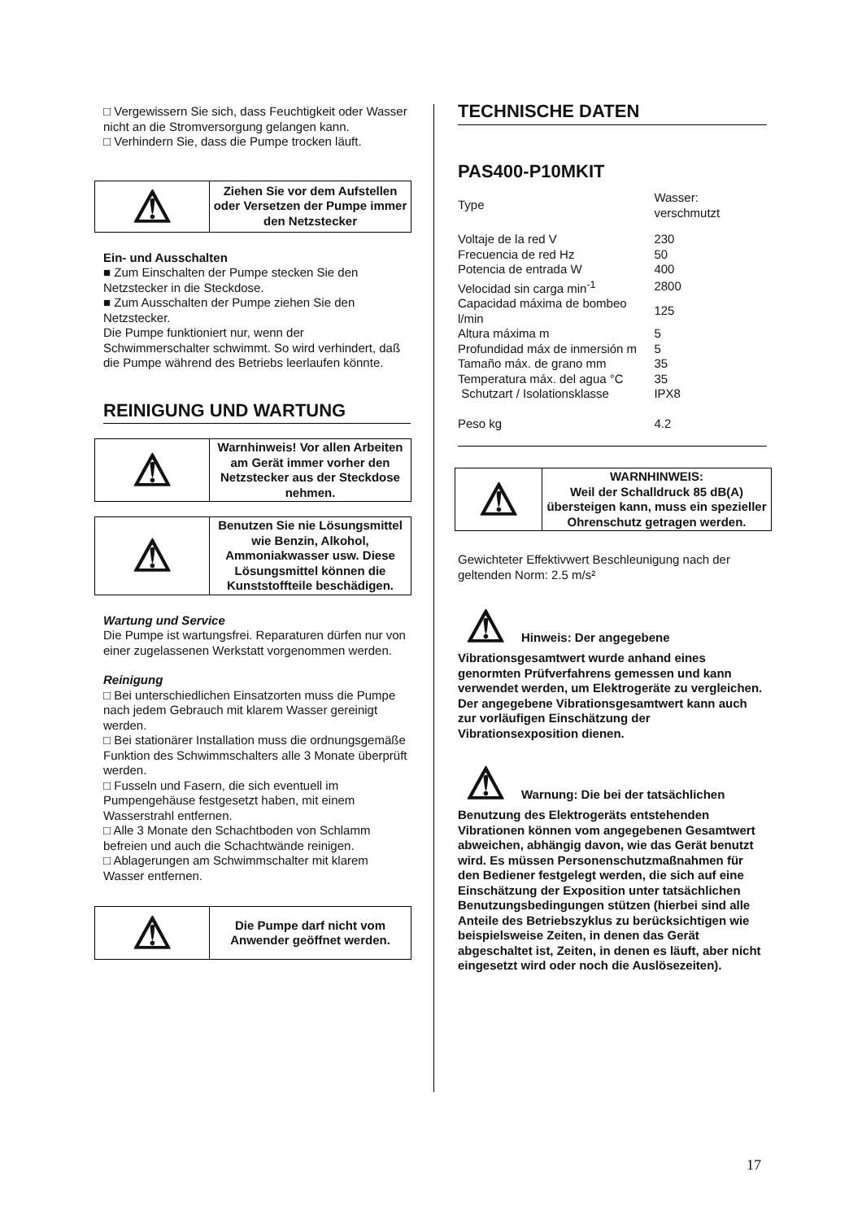□ Vergewissern Sie sich, dass Feuchtigkeit oder Wasser nicht an die Stromversorgung gelangen kann.
□ Verhindern Sie, dass die Pumpe trocken läuft.
| ⚠ | Ziehen Sie vor dem Aufstellen oder Versetzen der Pumpe immer den Netzstecker |
Ein- und Ausschalten
■ Zum Einschalten der Pumpe stecken Sie den Netzstecker in die Steckdose.
■ Zum Ausschalten der Pumpe ziehen Sie den Netzstecker.
Die Pumpe funktioniert nur, wenn der Schwimmerschalter schwimmt. So wird verhindert, daß die Pumpe während des Betriebs leerlaufen könnte.
REINIGUNG UND WARTUNG
| ⚠ | Warnhinweis! Vor allen Arbeiten am Gerät immer vorher den Netzstecker aus der Steckdose nehmen. |
| ⚠ | Benutzen Sie nie Lösungsmittel wie Benzin, Alkohol, Ammoniakwasser usw. Diese Lösungsmittel können die Kunststoffteile beschädigen. |
Wartung und Service
Die Pumpe ist wartungsfrei. Reparaturen dürfen nur von einer zugelassenen Werkstatt vorgenommen werden.
Reinigung
□ Bei unterschiedlichen Einsatzorten muss die Pumpe nach jedem Gebrauch mit klarem Wasser gereinigt werden.
□ Bei stationärer Installation muss die ordnungsgemäße Funktion des Schwimmschalters alle 3 Monate überprüft werden.
□ Fusseln und Fasern, die sich eventuell im Pumpengehäuse festgesetzt haben, mit einem Wasserstrahl entfernen.
□ Alle 3 Monate den Schachtboden von Schlamm befreien und auch die Schachtwände reinigen.
□ Ablagerungen am Schwimmschalter mit klarem Wasser entfernen.
| ⚠ | Die Pumpe darf nicht vom Anwender geöffnet werden. |
TECHNISCHE DATEN
PAS400-P10MKIT
| Type | Wasser: verschmutzt | |
| Voltaje de la red V | | 230 |
| Frecuencia de red Hz | | 50 |
| Potencia de entrada W | | 400 |
| Velocidad sin carga min<sup>-1</sup> | | 2800 |
| Capacidad máxima de bombeo l/min | | 125 |
| Altura máxima m | | 5 |
| Profundidad máx de inmersión m | | 5 |
| Tamaño máx. de grano mm | | 35 |
| Temperatura máx. del agua °C | | 35 |
| Schutzart / Isolationsklasse | | IPX8 |
| Peso kg | | 4.2 |
| ⚠ | WARNHINWEIS: Weil der Schalldruck 85 dB(A) übersteigen kann, muss ein spezieller Ohrenschutz getragen werden. |
Gewichteter Effektivwert Beschleunigung nach der geltenden Norm: 2.5 m/s²
⚠ Hinweis: Der angegebene Vibrationsgesamtwert wurde anhand eines genormten Prüfverfahrens gemessen und kann verwendet werden, um Elektrogeräte zu vergleichen. Der angegebene Vibrationsgesamtwert kann auch zur vorläufigen Einschätzung der Vibrationsexposition dienen.
⚠ Warnung: Die bei der tatsächlichen Benutzung des Elektrogeräts entstehenden Vibrationen können vom angegebenen Gesamtwert abweichen, abhängig davon, wie das Gerät benutzt wird. Es müssen Personenschutzmaßnahmen für den Bediener festgelegt werden, die sich auf eine Einschätzung der Exposition unter tatsächlichen Benutzungsbedingungen stützen (hierbei sind alle Anteile des Betriebszyklus zu berücksichtigen wie beispielsweise Zeiten, in denen das Gerät abgeschaltet ist, Zeiten, in denen es läuft, aber nicht eingesetzt wird oder noch die Auslösezeiten).
17